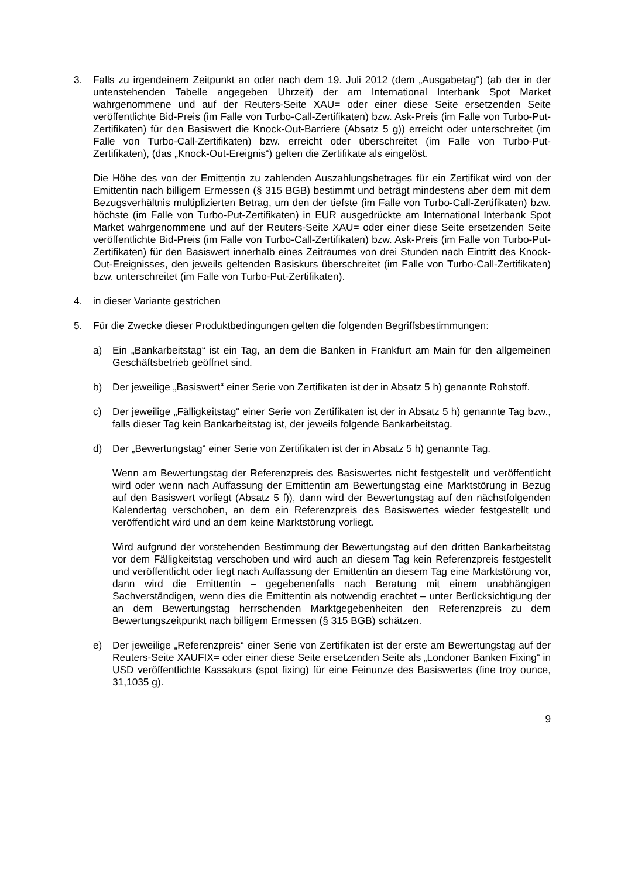3. Falls zu irgendeinem Zeitpunkt an oder nach dem 19. Juli 2012 (dem „Ausgabetag“) (ab der in der untenstehenden Tabelle angegeben Uhrzeit) der am International Interbank Spot Market wahrgenommene und auf der Reuters-Seite XAU= oder einer diese Seite ersetzenden Seite veröffentlichte Bid-Preis (im Falle von Turbo-Call-Zertifikaten) bzw. Ask-Preis (im Falle von Turbo-Put-Zertifikaten) für den Basiswert die Knock-Out-Barriere (Absatz 5 g)) erreicht oder unterschreitet (im Falle von Turbo-Call-Zertifikaten) bzw. erreicht oder überschreitet (im Falle von Turbo-Put-Zertifikaten), (das „Knock-Out-Ereignis“) gelten die Zertifikate als eingelöst.
Die Höhe des von der Emittentin zu zahlenden Auszahlungsbetrages für ein Zertifikat wird von der Emittentin nach billigem Ermessen (§ 315 BGB) bestimmt und beträgt mindestens aber dem mit dem Bezugsverhältnis multiplizierten Betrag, um den der tiefste (im Falle von Turbo-Call-Zertifikaten) bzw. höchste (im Falle von Turbo-Put-Zertifikaten) in EUR ausgedrückte am International Interbank Spot Market wahrgenommene und auf der Reuters-Seite XAU= oder einer diese Seite ersetzenden Seite veröffentlichte Bid-Preis (im Falle von Turbo-Call-Zertifikaten) bzw. Ask-Preis (im Falle von Turbo-Put-Zertifikaten) für den Basiswert innerhalb eines Zeitraumes von drei Stunden nach Eintritt des Knock-Out-Ereignisses, den jeweils geltenden Basiskurs überschreitet (im Falle von Turbo-Call-Zertifikaten) bzw. unterschreitet (im Falle von Turbo-Put-Zertifikaten).
4. in dieser Variante gestrichen
5. Für die Zwecke dieser Produktbedingungen gelten die folgenden Begriffsbestimmungen:
a) Ein „Bankarbeitstag“ ist ein Tag, an dem die Banken in Frankfurt am Main für den allgemeinen Geschäftsbetrieb geöffnet sind.
b) Der jeweilige „Basiswert“ einer Serie von Zertifikaten ist der in Absatz 5 h) genannte Rohstoff.
c) Der jeweilige „Fälligkeitstag“ einer Serie von Zertifikaten ist der in Absatz 5 h) genannte Tag bzw., falls dieser Tag kein Bankarbeitstag ist, der jeweils folgende Bankarbeitstag.
d) Der „Bewertungstag“ einer Serie von Zertifikaten ist der in Absatz 5 h) genannte Tag.
Wenn am Bewertungstag der Referenzpreis des Basiswertes nicht festgestellt und veröffentlicht wird oder wenn nach Auffassung der Emittentin am Bewertungstag eine Marktstörung in Bezug auf den Basiswert vorliegt (Absatz 5 f)), dann wird der Bewertungstag auf den nächstfolgenden Kalendertag verschoben, an dem ein Referenzpreis des Basiswertes wieder festgestellt und veröffentlicht wird und an dem keine Marktstörung vorliegt.
Wird aufgrund der vorstehenden Bestimmung der Bewertungstag auf den dritten Bankarbeitstag vor dem Fälligkeitstag verschoben und wird auch an diesem Tag kein Referenzpreis festgestellt und veröffentlicht oder liegt nach Auffassung der Emittentin an diesem Tag eine Marktstörung vor, dann wird die Emittentin – gegebenenfalls nach Beratung mit einem unabhängigen Sachverständigen, wenn dies die Emittentin als notwendig erachtet – unter Berücksichtigung der an dem Bewertungstag herrschenden Marktgegebenheiten den Referenzpreis zu dem Bewertungszeitpunkt nach billigem Ermessen (§ 315 BGB) schätzen.
e) Der jeweilige „Referenzpreis“ einer Serie von Zertifikaten ist der erste am Bewertungstag auf der Reuters-Seite XAUFIX= oder einer diese Seite ersetzenden Seite als „Londoner Banken Fixing“ in USD veröffentlichte Kassakurs (spot fixing) für eine Feinunze des Basiswertes (fine troy ounce, 31,1035 g).
9